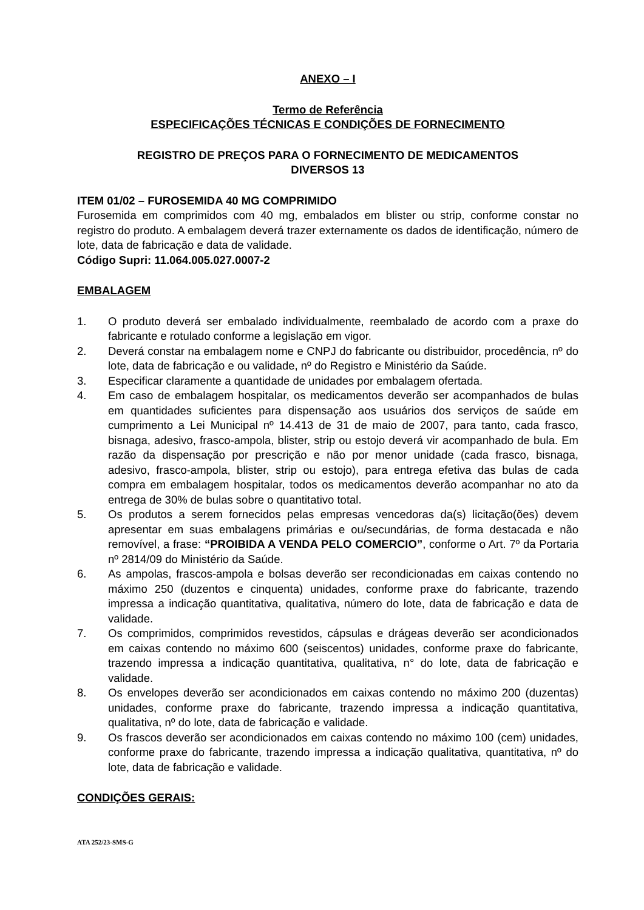ANEXO – I
Termo de Referência
ESPECIFICAÇÕES TÉCNICAS E CONDIÇÕES DE FORNECIMENTO
REGISTRO DE PREÇOS PARA O FORNECIMENTO DE MEDICAMENTOS
DIVERSOS 13
ITEM 01/02 – FUROSEMIDA 40 MG COMPRIMIDO
Furosemida em comprimidos com 40 mg, embalados em blister ou strip, conforme constar no registro do produto. A embalagem deverá trazer externamente os dados de identificação, número de lote, data de fabricação e data de validade.
Código Supri: 11.064.005.027.0007-2
EMBALAGEM
1. O produto deverá ser embalado individualmente, reembalado de acordo com a praxe do fabricante e rotulado conforme a legislação em vigor.
2. Deverá constar na embalagem nome e CNPJ do fabricante ou distribuidor, procedência, nº do lote, data de fabricação e ou validade, nº do Registro e Ministério da Saúde.
3. Especificar claramente a quantidade de unidades por embalagem ofertada.
4. Em caso de embalagem hospitalar, os medicamentos deverão ser acompanhados de bulas em quantidades suficientes para dispensação aos usuários dos serviços de saúde em cumprimento a Lei Municipal nº 14.413 de 31 de maio de 2007, para tanto, cada frasco, bisnaga, adesivo, frasco-ampola, blister, strip ou estojo deverá vir acompanhado de bula. Em razão da dispensação por prescrição e não por menor unidade (cada frasco, bisnaga, adesivo, frasco-ampola, blister, strip ou estojo), para entrega efetiva das bulas de cada compra em embalagem hospitalar, todos os medicamentos deverão acompanhar no ato da entrega de 30% de bulas sobre o quantitativo total.
5. Os produtos a serem fornecidos pelas empresas vencedoras da(s) licitação(ões) devem apresentar em suas embalagens primárias e ou/secundárias, de forma destacada e não removível, a frase: “PROIBIDA A VENDA PELO COMERCIO”, conforme o Art. 7º da Portaria nº 2814/09 do Ministério da Saúde.
6. As ampolas, frascos-ampola e bolsas deverão ser recondicionadas em caixas contendo no máximo 250 (duzentos e cinquenta) unidades, conforme praxe do fabricante, trazendo impressa a indicação quantitativa, qualitativa, número do lote, data de fabricação e data de validade.
7. Os comprimidos, comprimidos revestidos, cápsulas e drágeas deverão ser acondicionados em caixas contendo no máximo 600 (seiscentos) unidades, conforme praxe do fabricante, trazendo impressa a indicação quantitativa, qualitativa, n° do lote, data de fabricação e validade.
8. Os envelopes deverão ser acondicionados em caixas contendo no máximo 200 (duzentas) unidades, conforme praxe do fabricante, trazendo impressa a indicação quantitativa, qualitativa, nº do lote, data de fabricação e validade.
9. Os frascos deverão ser acondicionados em caixas contendo no máximo 100 (cem) unidades, conforme praxe do fabricante, trazendo impressa a indicação qualitativa, quantitativa, nº do lote, data de fabricação e validade.
CONDIÇÕES GERAIS:
ATA 252/23-SMS-G